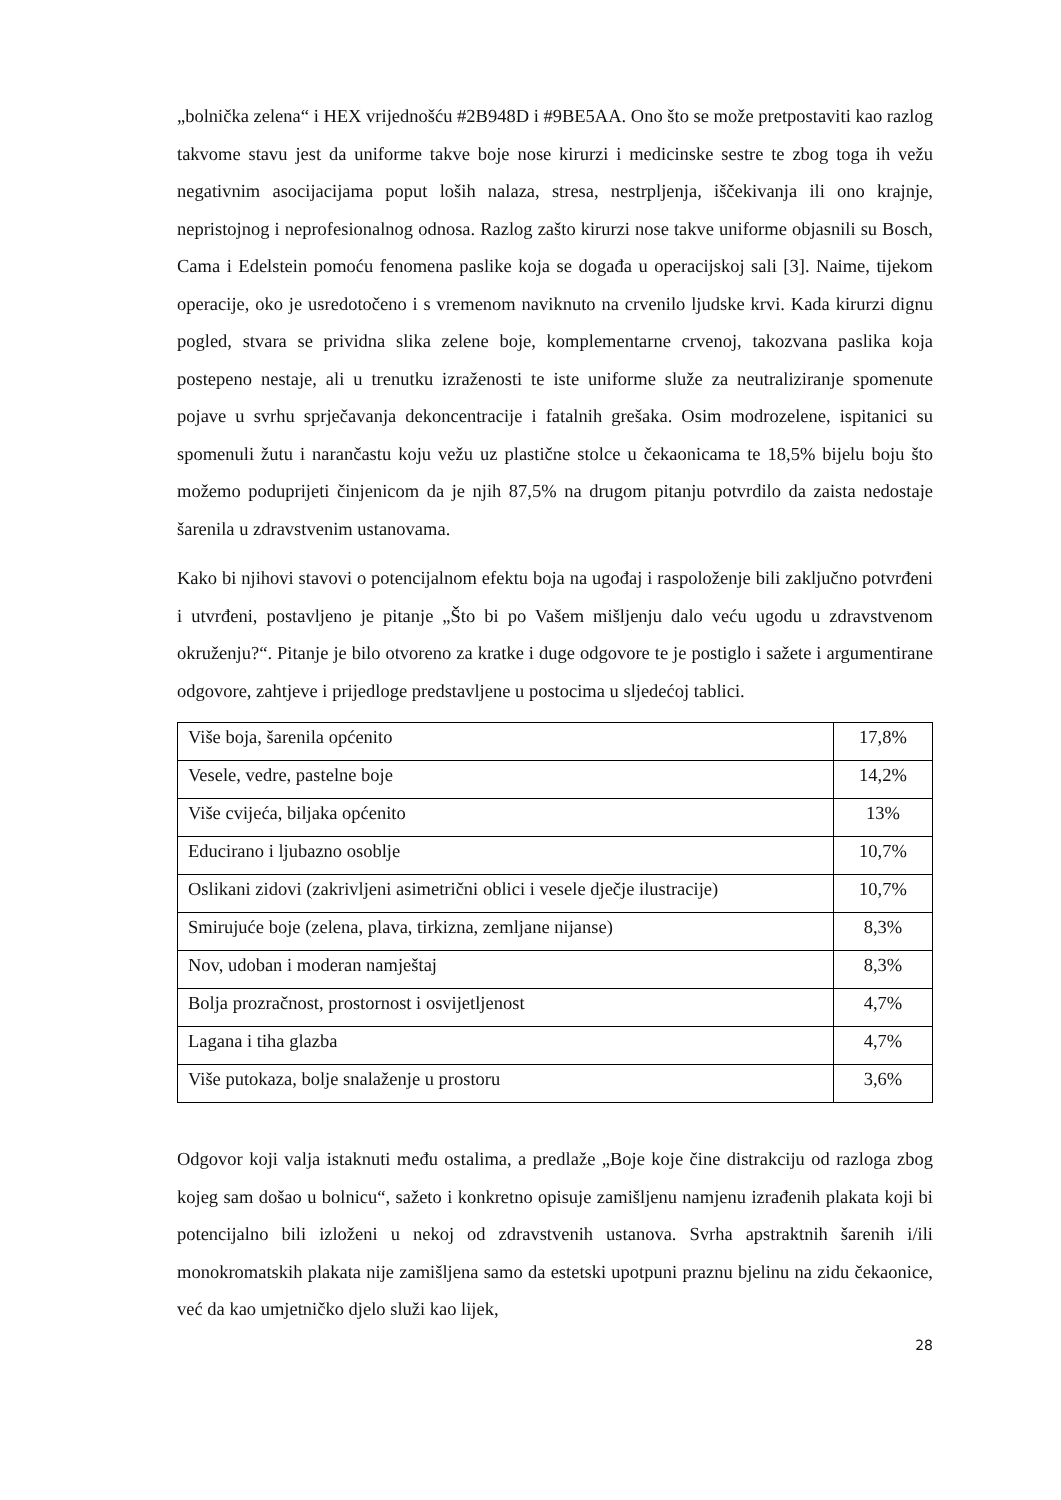„bolnička zelena“ i HEX vrijednošću #2B948D i #9BE5AA. Ono što se može pretpostaviti kao razlog takvome stavu jest da uniforme takve boje nose kirurzi i medicinske sestre te zbog toga ih vežu negativnim asocijacijama poput loših nalaza, stresa, nestrpljenja, iščekivanja ili ono krajnje, nepristojnog i neprofesionalnog odnosa. Razlog zašto kirurzi nose takve uniforme objasnili su Bosch, Cama i Edelstein pomoću fenomena paslike koja se događa u operacijskoj sali [3]. Naime, tijekom operacije, oko je usredotočeno i s vremenom naviknuto na crvenilo ljudske krvi. Kada kirurzi dignu pogled, stvara se prividna slika zelene boje, komplementarne crvenoj, takozvana paslika koja postepeno nestaje, ali u trenutku izraženosti te iste uniforme služe za neutraliziranje spomenute pojave u svrhu sprječavanja dekoncentracije i fatalnih grešaka. Osim modrozelene, ispitanici su spomenuli žutu i narančastu koju vežu uz plastične stolce u čekaonicama te 18,5% bijelu boju što možemo poduprijeti činjenicom da je njih 87,5% na drugom pitanju potvrdilo da zaista nedostaje šarenila u zdravstvenim ustanovama.
Kako bi njihovi stavovi o potencijalnom efektu boja na ugođaj i raspoloženje bili zaključno potvrđeni i utvrđeni, postavljeno je pitanje „Što bi po Vašem mišljenju dalo veću ugodu u zdravstvenom okruženju?“. Pitanje je bilo otvoreno za kratke i duge odgovore te je postiglo i sažete i argumentirane odgovore, zahtjeve i prijedloge predstavljene u postocima u sljedećoj tablici.
| Više boja, šarenila općenito | 17,8% |
| Vesele, vedre, pastelne boje | 14,2% |
| Više cvijeća, biljaka općenito | 13% |
| Educirano i ljubazno osoblje | 10,7% |
| Oslikani zidovi (zakrivljeni asimetrični oblici i vesele dječje ilustracije) | 10,7% |
| Smirujuće boje (zelena, plava, tirkizna, zemljane nijanse) | 8,3% |
| Nov, udoban i moderan namještaj | 8,3% |
| Bolja prozračnost, prostornost i osvijetljenost | 4,7% |
| Lagana i tiha glazba | 4,7% |
| Više putokaza, bolje snalaženje u prostoru | 3,6% |
Odgovor koji valja istaknuti među ostalima, a predlaže „Boje koje čine distrakciju od razloga zbog kojeg sam došao u bolnicu“, sažeto i konkretno opisuje zamišljenu namjenu izrađenih plakata koji bi potencijalno bili izloženi u nekoj od zdravstvenih ustanova. Svrha apstraktnih šarenih i/ili monokromatskih plakata nije zamišljena samo da estetski upotpuni praznu bjelinu na zidu čekaonice, već da kao umjetničko djelo služi kao lijek,
28